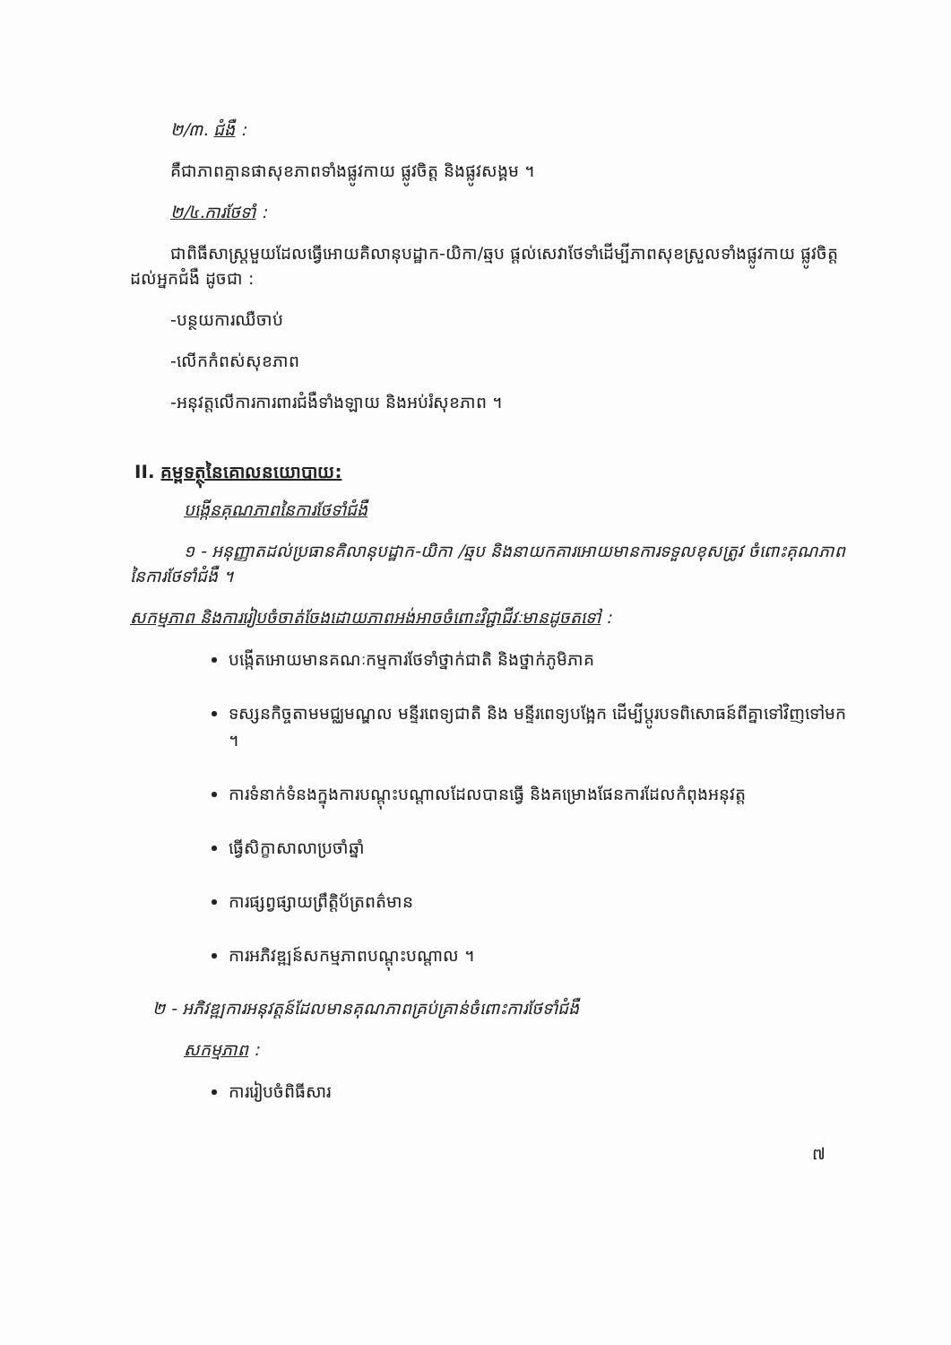២/៣. ជំងឺ :
គឺជាភាពគ្មានផាសុខភាពទាំងផ្លូវកាយ ផ្លូវចិត្ត និងផ្លូវសង្គម ។
២/៤.ការថែទាំ :
ជាពិធីសាស្ត្រមួយដែលធ្វើអោយគិលានុបដ្ឋាក-យិកា/ឆ្មប ផ្តល់សេវាថែទាំដើម្បីភាពសុខស្រួលទាំងផ្លូវកាយ ផ្លូវចិត្តដល់អ្នកជំងឺ ដូចជា :
-បន្ថយការឈឺចាប់
-លើកកំពស់សុខភាព
-អនុវត្តលើការការពារជំងឺទាំងឡាយ និងអប់រំសុខភាព ។
II. គម្ពទត្ថុនៃគោលនយោបាយ:
បង្កើនគុណភាពនៃការថែទាំជំងឺ
១ - អនុញ្ញាតដល់ប្រធានគិលានុបដ្ឋាក-យិកា /ឆ្មប និងនាយកគារអោយមានការទទួលខុសត្រូវ ចំពោះគុណភាពនៃការថែទាំជំងឺ ។
សកម្មភាព និងការរៀបចំចាត់ចែងដោយភាពអង់អាចចំពោះវិជ្ជាជីវៈមានដូចតទៅ :
បង្កើតអោយមានគណៈកម្មការថែទាំថ្នាក់ជាតិ និងថ្នាក់ភូមិភាគ
ទស្សនកិច្ចតាមមជ្ឈមណ្ឌល មន្ទីរពេទ្យជាតិ និង មន្ទីរពេទ្យបង្អែក ដើម្បីប្តូរបទពិសោធន៍ពីគ្នាទៅវិញទៅមក ។
ការទំនាក់ទំនងក្នុងការបណ្តុះបណ្តាលដែលបានធ្វើ និងគម្រោងផែនការដែលកំពុងអនុវត្ត
ធ្វើសិក្ខាសាលាប្រចាំឆ្នាំ
ការផ្សព្វផ្សាយព្រឹត្តិប័ត្រពត៌មាន
ការអភិវឌ្ឍន៍សកម្មភាពបណ្តុះបណ្តាល ។
២ - អភិវឌ្ឍការអនុវត្តន៍ដែលមានគុណភាពគ្រប់គ្រាន់ចំពោះការថែទាំជំងឺ
សកម្មភាព :
ការរៀបចំពិធីសារ
៧